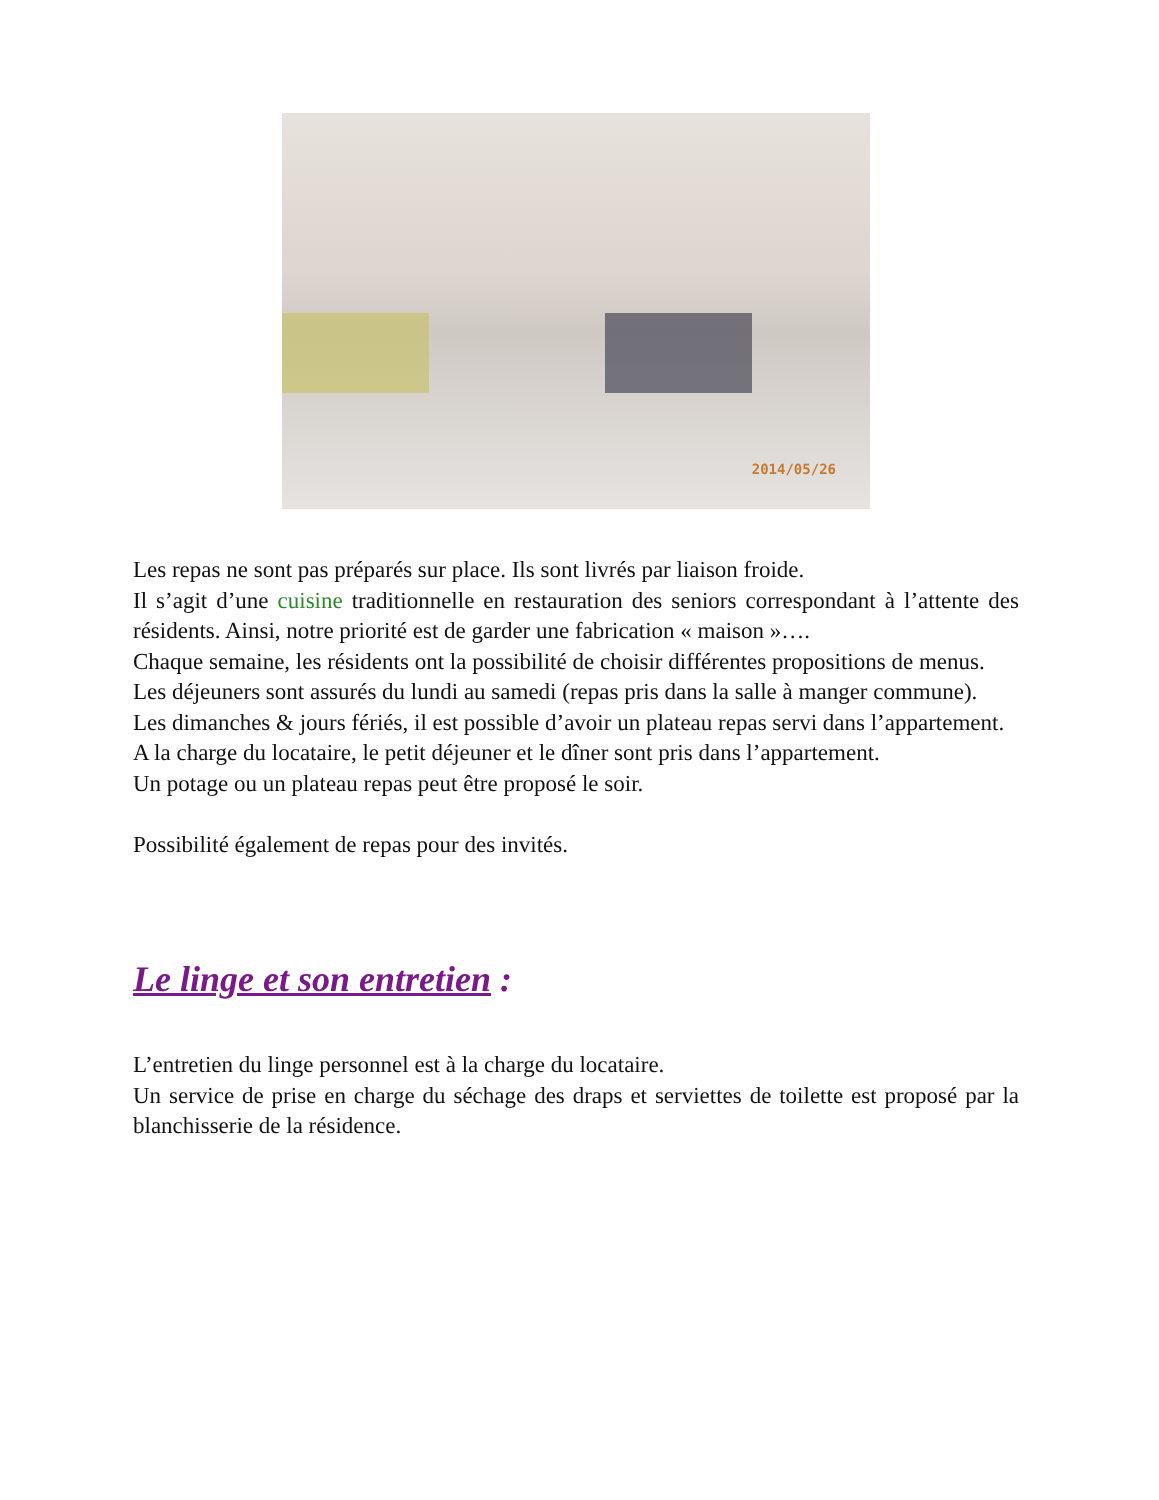2014/05/26
Les repas ne sont pas préparés sur place. Ils sont livrés par liaison froide.
Il s’agit d’une cuisine traditionnelle en restauration des seniors correspondant à l’attente des résidents. Ainsi, notre priorité est de garder une fabrication « maison »….
Chaque semaine, les résidents ont la possibilité de choisir différentes propositions de menus.
Les déjeuners sont assurés du lundi au samedi (repas pris dans la salle à manger commune).
Les dimanches & jours fériés, il est possible d’avoir un plateau repas servi dans l’appartement.
A la charge du locataire, le petit déjeuner et le dîner sont pris dans l’appartement.
Un potage ou un plateau repas peut être proposé le soir.
Possibilité également de repas pour des invités.
Le linge et son entretien :
L’entretien du linge personnel est à la charge du locataire.
Un service de prise en charge du séchage des draps et serviettes de toilette est proposé par la blanchisserie de la résidence.